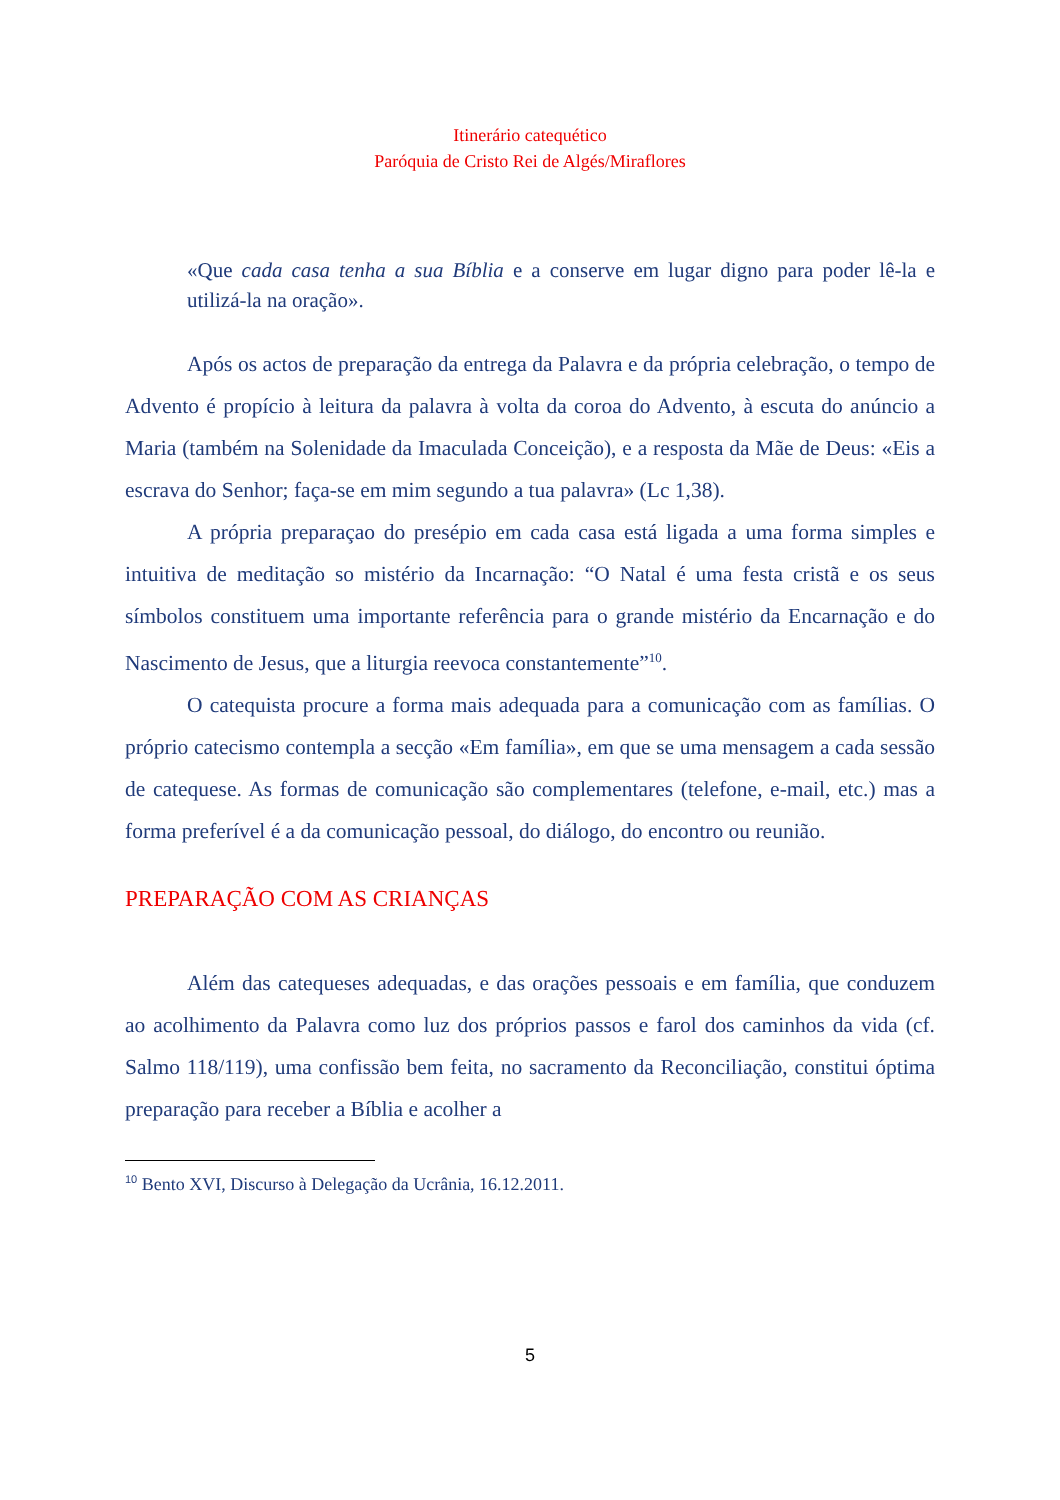Itinerário catequético
Paróquia de Cristo Rei de Algés/Miraflores
«Que cada casa tenha a sua Bíblia e a conserve em lugar digno para poder lê-la e utilizá-la na oração».
Após os actos de preparação da entrega da Palavra e da própria celebração, o tempo de Advento é propício à leitura da palavra à volta da coroa do Advento, à escuta do anúncio a Maria (também na Solenidade da Imaculada Conceição), e a resposta da Mãe de Deus: «Eis a escrava do Senhor; faça-se em mim segundo a tua palavra» (Lc 1,38).
A própria preparaçao do presépio em cada casa está ligada a uma forma simples e intuitiva de meditação so mistério da Incarnação: “O Natal é uma festa cristã e os seus símbolos constituem uma importante referência para o grande mistério da Encarnação e do Nascimento de Jesus, que a liturgia reevoca constantemente”<sup>10</sup>.
O catequista procure a forma mais adequada para a comunicação com as famílias. O próprio catecismo contempla a secção «Em família», em que se uma mensagem a cada sessão de catequese. As formas de comunicação são complementares (telefone, e-mail, etc.) mas a forma preferível é a da comunicação pessoal, do diálogo, do encontro ou reunião.
PREPARAÇÃO COM AS CRIANÇAS
Além das catequeses adequadas, e das orações pessoais e em família, que conduzem ao acolhimento da Palavra como luz dos próprios passos e farol dos caminhos da vida (cf. Salmo 118/119), uma confissão bem feita, no sacramento da Reconciliação, constitui óptima preparação para receber a Bíblia e acolher a
<sup>10</sup> Bento XVI, Discurso à Delegação da Ucrânia, 16.12.2011.
5